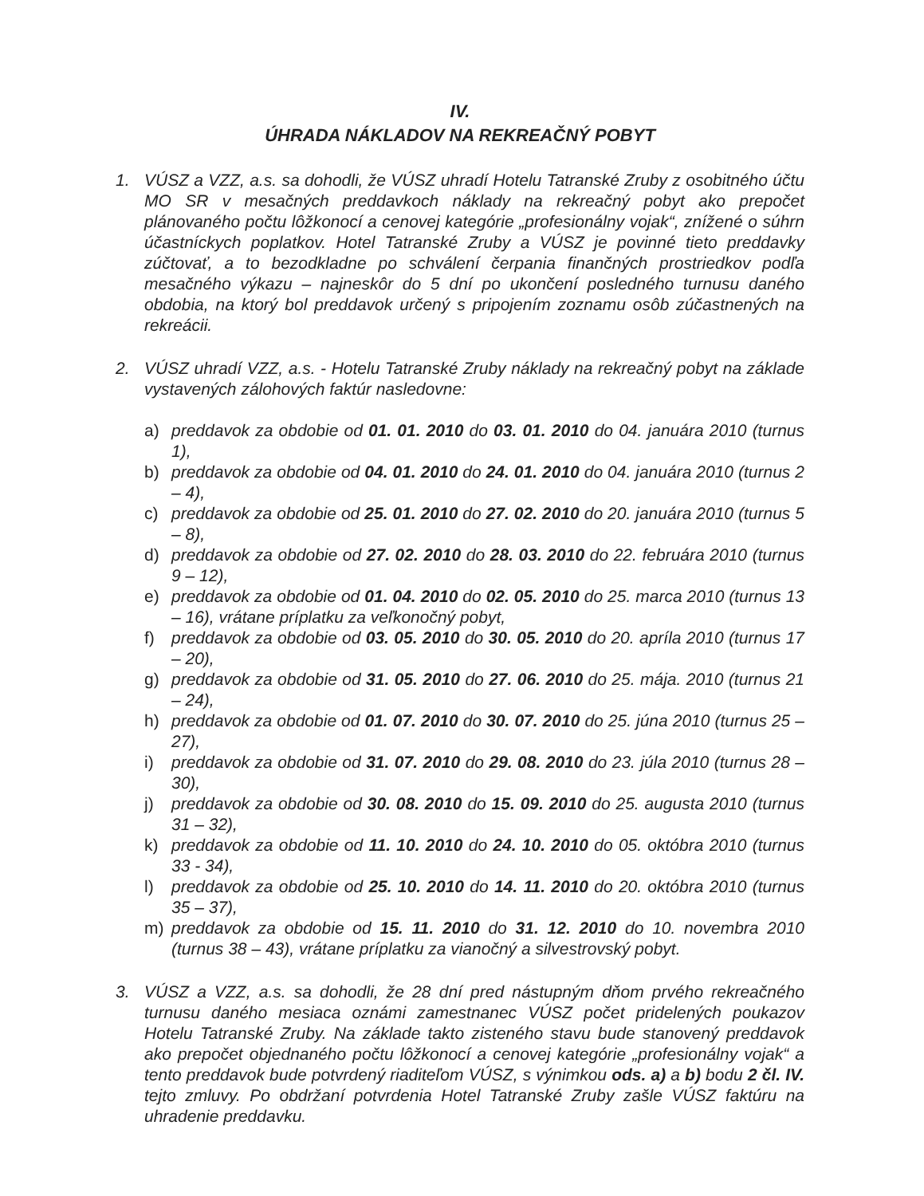IV.
ÚHRADA NÁKLADOV NA REKREAČNÝ POBYT
1. VÚSZ a VZZ, a.s. sa dohodli, že VÚSZ uhradí Hotelu Tatranské Zruby z osobitného účtu MO SR v mesačných preddavkoch náklady na rekreačný pobyt ako prepočet plánovaného počtu lôžkonocí a cenovej kategórie „profesionálny vojak“, znížené o súhrn účastníckych poplatkov. Hotel Tatranské Zruby a VÚSZ je povinné tieto preddavky zúčtovať, a to bezodkladne po schválení čerpania finančných prostriedkov podľa mesačného výkazu – najneskôr do 5 dní po ukončení posledného turnusu daného obdobia, na ktorý bol preddavok určený s pripojením zoznamu osôb zúčastnených na rekreácii.
2. VÚSZ uhradí VZZ, a.s. - Hotelu Tatranské Zruby náklady na rekreačný pobyt na základe vystavených zálohových faktúr nasledovne:
a) preddavok za obdobie od 01. 01. 2010 do 03. 01. 2010 do 04. januára 2010 (turnus 1),
b) preddavok za obdobie od 04. 01. 2010 do 24. 01. 2010 do 04. januára 2010 (turnus 2 – 4),
c) preddavok za obdobie od 25. 01. 2010 do 27. 02. 2010 do 20. januára 2010 (turnus 5 – 8),
d) preddavok za obdobie od 27. 02. 2010 do 28. 03. 2010 do 22. februára 2010 (turnus 9 – 12),
e) preddavok za obdobie od 01. 04. 2010 do 02. 05. 2010 do 25. marca 2010 (turnus 13 – 16), vrátane príplatku za veľkonočný pobyt,
f) preddavok za obdobie od 03. 05. 2010 do 30. 05. 2010 do 20. apríla 2010 (turnus 17 – 20),
g) preddavok za obdobie od 31. 05. 2010 do 27. 06. 2010 do 25. mája. 2010 (turnus 21 – 24),
h) preddavok za obdobie od 01. 07. 2010 do 30. 07. 2010 do 25. júna 2010 (turnus 25 – 27),
i) preddavok za obdobie od 31. 07. 2010 do 29. 08. 2010 do 23. júla 2010 (turnus 28 – 30),
j) preddavok za obdobie od 30. 08. 2010 do 15. 09. 2010 do 25. augusta 2010 (turnus 31 – 32),
k) preddavok za obdobie od 11. 10. 2010 do 24. 10. 2010 do 05. októbra 2010 (turnus 33 - 34),
l) preddavok za obdobie od 25. 10. 2010 do 14. 11. 2010 do 20. októbra 2010 (turnus 35 – 37),
m) preddavok za obdobie od 15. 11. 2010 do 31. 12. 2010 do 10. novembra 2010 (turnus 38 – 43), vrátane príplatku za vianočný a silvestrovský pobyt.
3. VÚSZ a VZZ, a.s. sa dohodli, že 28 dní pred nástupným dňom prvého rekreačného turnusu daného mesiaca oznámi zamestnanec VÚSZ počet pridelených poukazov Hotelu Tatranské Zruby. Na základe takto zisteného stavu bude stanovený preddavok ako prepočet objednaného počtu lôžkonocí a cenovej kategórie „profesionálny vojak“ a tento preddavok bude potvrdený riaditeľom VÚSZ, s výnimkou ods. a) a b) bodu 2 čl. IV. tejto zmluvy. Po obdržaní potvrdenia Hotel Tatranské Zruby zašle VÚSZ faktúru na uhradenie preddavku.